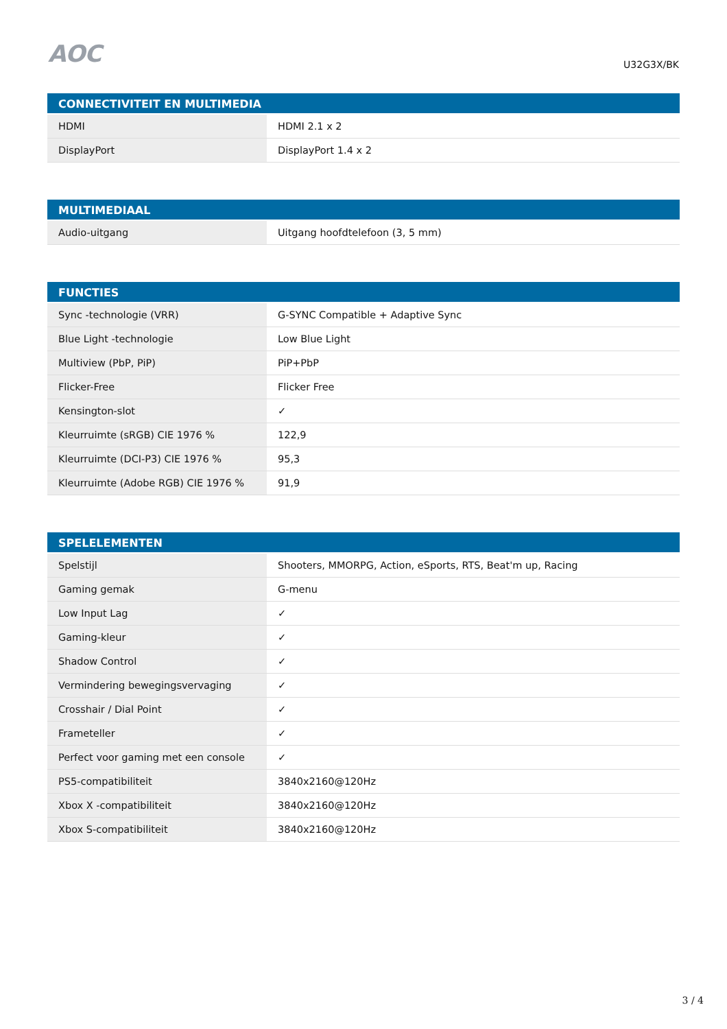AOC U32G3X/BK
| CONNECTIVITEIT EN MULTIMEDIA | |
| --- | --- |
| HDMI | HDMI 2.1 x 2 |
| DisplayPort | DisplayPort 1.4 x 2 |
| MULTIMEDIAAL | |
| --- | --- |
| Audio-uitgang | Uitgang hoofdtelefoon (3, 5 mm) |
| FUNCTIES | |
| --- | --- |
| Sync -technologie (VRR) | G-SYNC Compatible + Adaptive Sync |
| Blue Light -technologie | Low Blue Light |
| Multiview (PbP, PiP) | PiP+PbP |
| Flicker-Free | Flicker Free |
| Kensington-slot | ✓ |
| Kleurruimte (sRGB) CIE 1976 % | 122,9 |
| Kleurruimte (DCI-P3) CIE 1976 % | 95,3 |
| Kleurruimte (Adobe RGB) CIE 1976 % | 91,9 |
| SPELELEMENTEN | |
| --- | --- |
| Spelstijl | Shooters, MMORPG, Action, eSports, RTS, Beat'm up, Racing |
| Gaming gemak | G-menu |
| Low Input Lag | ✓ |
| Gaming-kleur | ✓ |
| Shadow Control | ✓ |
| Vermindering bewegingsvervaging | ✓ |
| Crosshair / Dial Point | ✓ |
| Frameteller | ✓ |
| Perfect voor gaming met een console | ✓ |
| PS5-compatibiliteit | 3840x2160@120Hz |
| Xbox X -compatibiliteit | 3840x2160@120Hz |
| Xbox S-compatibiliteit | 3840x2160@120Hz |
3 / 4